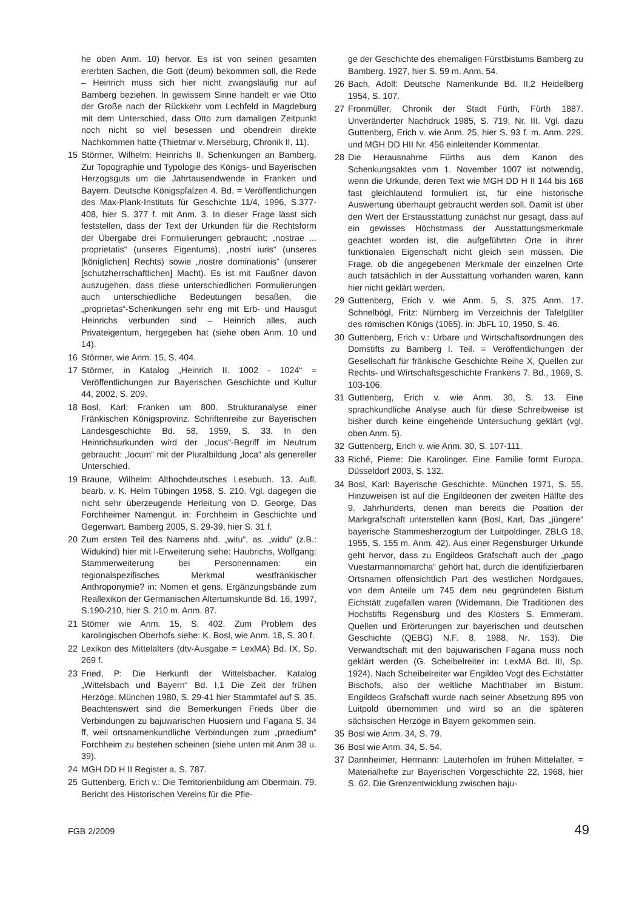he oben Anm. 10) hervor. Es ist von seinen gesamten ererbten Sachen, die Gott (deum) bekommen soll, die Rede – Heinrich muss sich hier nicht zwangsläufig nur auf Bamberg beziehen. In gewissem Sinne handelt er wie Otto der Große nach der Rückkehr vom Lechfeld in Magdeburg mit dem Unterschied, dass Otto zum damaligen Zeitpunkt noch nicht so viel besessen und obendrein direkte Nachkommen hatte (Thietmar v. Merseburg, Chronik II, 11).
15 Störmer, Wilhelm: Heinrichs II. Schenkungen an Bamberg. Zur Topographie und Typologie des Königs- und Bayerischen Herzogsguts um die Jahrtausendwende in Franken und Bayern. Deutsche Königspfalzen 4. Bd. = Veröffentlichungen des Max-Plank-Instituts für Geschichte 11/4, 1996, S.377-408, hier S. 377 f. mit Anm. 3. In dieser Frage lässt sich feststellen, dass der Text der Urkunden für die Rechtsform der Übergabe drei Formulierungen gebraucht: „nostrae ... proprietatis“ (unseres Eigentums), „nostri iuris“ (unseres [königlichen] Rechts) sowie „nostre dominationis“ (unserer [schutzherrschaftlichen] Macht). Es ist mit Faußner davon auszugehen, dass diese unterschiedlichen Formulierungen auch unterschiedliche Bedeutungen besaßen, die „proprietas“-Schenkungen sehr eng mit Erb- und Hausgut Heinrichs verbunden sind – Heinrich alles, auch Privateigentum, hergegeben hat (siehe oben Anm. 10 und 14).
16 Störmer, wie Anm. 15, S. 404.
17 Störmer, in Katalog „Heinrich II. 1002 - 1024“ = Veröffentlichungen zur Bayerischen Geschichte und Kultur 44, 2002, S. 209.
18 Bosl, Karl: Franken um 800. Strukturanalyse einer Fränkischen Königsprovinz. Schriftenreihe zur Bayerischen Landesgeschichte Bd. 58, 1959, S. 33. In den Heinrichsurkunden wird der „locus“-Begriff im Neutrum gebraucht: „locum“ mit der Pluralbildung „loca“ als genereller Unterschied.
19 Braune, Wilhelm: Althochdeutsches Lesebuch. 13. Aufl. bearb. v. K. Helm Tübingen 1958, S. 210. Vgl. dagegen die nicht sehr überzeugende Herleitung von D. George, Das Forchheimer Namengut. in: Forchheim in Geschichte und Gegenwart. Bamberg 2005, S. 29-39, hier S. 31 f.
20 Zum ersten Teil des Namens ahd. „witu“, as. „widu“ (z.B.: Widukind) hier mit l-Erweiterung siehe: Haubrichs, Wolfgang: Stammerweiterung bei Personennamen: ein regionalspezifisches Merkmal westfränkischer Anthroponymie? in: Nomen et gens. Ergänzungsbände zum Reallexikon der Germanischen Altertumskunde Bd. 16, 1997, S.190-210, hier S. 210 m. Anm. 87.
21 Stömer wie Anm. 15, S. 402. Zum Problem des karolingischen Oberhofs siehe: K. Bosl, wie Anm. 18, S. 30 f.
22 Lexikon des Mittelalters (dtv-Ausgabe = LexMA) Bd. IX, Sp. 269 f.
23 Fried, P: Die Herkunft der Wittelsbacher. Katalog „Wittelsbach und Bayern“ Bd. I,1 Die Zeit der frühen Herzöge. München 1980, S. 29-41 hier Stammtafel auf S. 35. Beachtenswert sind die Bemerkungen Frieds über die Verbindungen zu bajuwarischen Huosiern und Fagana S. 34 ff, weil ortsnamenkundliche Verbindungen zum „praedium“ Forchheim zu bestehen scheinen (siehe unten mit Anm 38 u. 39).
24 MGH DD H II Register a. S. 787.
25 Guttenberg, Erich v.: Die Territorienbildung am Obermain. 79. Bericht des Historischen Vereins für die Pfle-
ge der Geschichte des ehemaligen Fürstbistums Bamberg zu Bamberg. 1927, hier S. 59 m. Anm. 54.
26 Bach, Adolf: Deutsche Namenkunde Bd. II,2 Heidelberg 1954, S. 107.
27 Fronmüller, Chronik der Stadt Fürth, Fürth 1887. Unveränderter Nachdruck 1985, S. 719, Nr. III. Vgl. dazu Guttenberg, Erich v. wie Anm. 25, hier S. 93 f. m. Anm. 229. und MGH DD HII Nr. 456 einleitender Kommentar.
28 Die Herausnahme Fürths aus dem Kanon des Schenkungsaktes vom 1. November 1007 ist notwendig, wenn die Urkunde, deren Text wie MGH DD H II 144 bis 168 fast gleichlautend formuliert ist, für eine historische Auswertung überhaupt gebraucht werden soll. Damit ist über den Wert der Erstausstattung zunächst nur gesagt, dass auf ein gewisses Höchstmass der Ausstattungsmerkmale geachtet worden ist, die aufgeführten Orte in ihrer funktionalen Eigenschaft nicht gleich sein müssen. Die Frage, ob die angegebenen Merkmale der einzelnen Orte auch tatsächlich in der Ausstattung vorhanden waren, kann hier nicht geklärt werden.
29 Guttenberg, Erich v. wie Anm. 5, S. 375 Anm. 17. Schnelbögl, Fritz: Nürnberg im Verzeichnis der Tafelgüter des römischen Königs (1065). in: JbFL 10, 1950, S. 46.
30 Guttenberg, Erich v.: Urbare und Wirtschaftsordnungen des Domstifts zu Bamberg I. Teil. = Veröffentlichungen der Gesellschaft für fränkische Geschichte Reihe X, Quellen zur Rechts- und Wirtschaftsgeschichte Frankens 7. Bd., 1969, S. 103-106.
31 Guttenberg, Erich v. wie Anm. 30, S. 13. Eine sprachkundliche Analyse auch für diese Schreibweise ist bisher durch keine eingehende Untersuchung geklärt (vgl. oben Anm. 5).
32 Guttenberg, Erich v. wie Anm. 30, S. 107-111.
33 Riché, Pierre: Die Karolinger. Eine Familie formt Europa. Düsseldorf 2003, S. 132.
34 Bosl, Karl: Bayerische Geschichte. München 1971, S. 55. Hinzuweisen ist auf die Engildeonen der zweiten Hälfte des 9. Jahrhunderts, denen man bereits die Position der Markgrafschaft unterstellen kann (Bosl, Karl, Das „jüngere“ bayerische Stammesherzogtum der Luitpoldinger. ZBLG 18, 1955, S. 155 m. Anm. 42). Aus einer Regensburger Urkunde geht hervor, dass zu Engildeos Grafschaft auch der „pago Vuestarmannomarcha“ gehört hat, durch die identifizierbaren Ortsnamen offensichtlich Part des westlichen Nordgaues, von dem Anteile um 745 dem neu gegründeten Bistum Eichstätt zugefallen waren (Widemann, Die Traditionen des Hochstifts Regensburg und des Klosters S. Emmeram. Quellen und Erörterungen zur bayerischen und deutschen Geschichte (QEBG) N.F. 8, 1988, Nr. 153). Die Verwandtschaft mit den bajuwarischen Fagana muss noch geklärt werden (G. Scheibelreiter in: LexMA Bd. III, Sp. 1924). Nach Scheibelreiter war Engildeo Vogt des Eichstätter Bischofs, also der weltliche Machthaber im Bistum. Engildeos Grafschaft wurde nach seiner Absetzung 895 von Luitpold übernommen und wird so an die späteren sächsischen Herzöge in Bayern gekommen sein.
35 Bosl wie Anm. 34, S. 79.
36 Bosl wie Anm. 34, S. 54.
37 Dannheimer, Hermann: Lauterhofen im frühen Mittelalter. = Materialhefte zur Bayerischen Vorgeschichte 22, 1968, hier S. 62. Die Grenzentwicklung zwischen baju-
FGB 2/2009 49